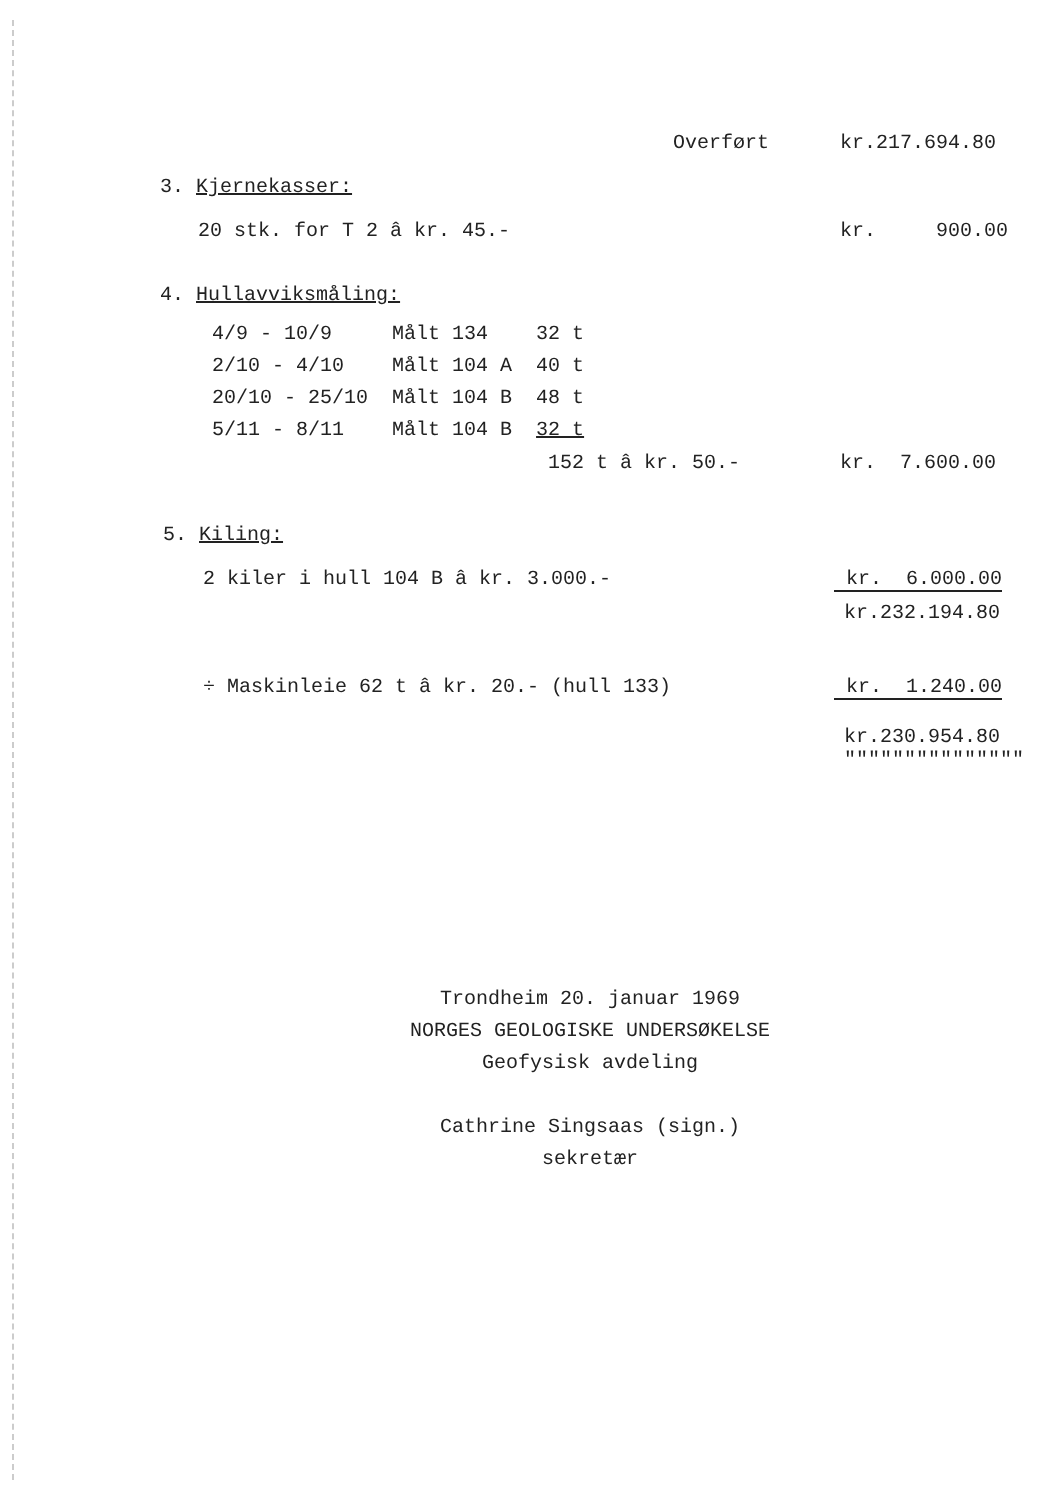Overført kr.217.694.80
3. Kjernekasser:
20 stk. for T 2 â kr. 45.- kr. 900.00
4. Hullavviksmåling:
| 4/9 - 10/9 | Målt 134 | 32 t |
| 2/10 - 4/10 | Målt 104 A | 40 t |
| 20/10 - 25/10 | Målt 104 B | 48 t |
| 5/11 - 8/11 | Målt 104 B | 32 t |
152 t â kr. 50.- kr. 7.600.00
5. Kiling:
2 kiler i hull 104 B â kr. 3.000.- kr. 6.000.00
kr.232.194.80
÷ Maskinleie 62 t â kr. 20.- (hull 133) kr. 1.240.00
kr.230.954.80
"""""""""""""""
Trondheim 20. januar 1969
NORGES GEOLOGISKE UNDERSØKELSE
Geofysisk avdeling
Cathrine Singsaas (sign.)
sekretær